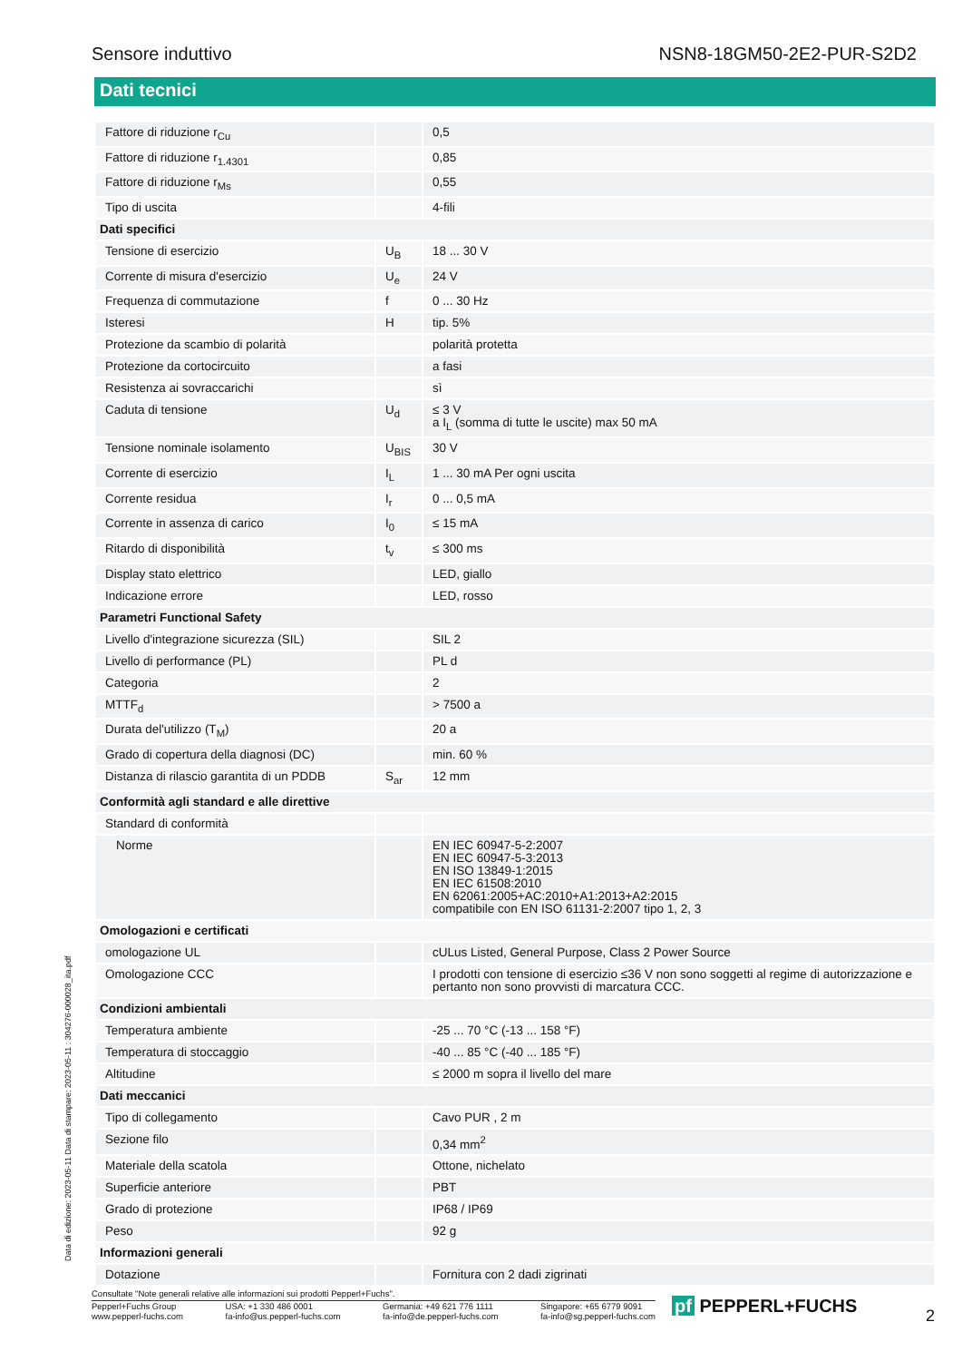Sensore induttivo NSN8-18GM50-2E2-PUR-S2D2
Dati tecnici
| Fattore di riduzione r<sub>Cu</sub> | | 0,5 |
| Fattore di riduzione r<sub>1.4301</sub> | | 0,85 |
| Fattore di riduzione r<sub>Ms</sub> | | 0,55 |
| Tipo di uscita | | 4-fili |
| Dati specifici | | |
| Tensione di esercizio | U<sub>B</sub> | 18 ... 30 V |
| Corrente di misura d'esercizio | U<sub>e</sub> | 24 V |
| Frequenza di commutazione | f | 0 ... 30 Hz |
| Isteresi | H | tip. 5% |
| Protezione da scambio di polarità | | polarità protetta |
| Protezione da cortocircuito | | a fasi |
| Resistenza ai sovraccarichi | | sì |
| Caduta di tensione | U<sub>d</sub> | ≤ 3 V a I<sub>L</sub> (somma di tutte le uscite) max 50 mA |
| Tensione nominale isolamento | U<sub>BIS</sub> | 30 V |
| Corrente di esercizio | I<sub>L</sub> | 1 ... 30 mA Per ogni uscita |
| Corrente residua | I<sub>r</sub> | 0 ... 0,5 mA |
| Corrente in assenza di carico | I<sub>0</sub> | ≤ 15 mA |
| Ritardo di disponibilità | t<sub>v</sub> | ≤ 300 ms |
| Display stato elettrico | | LED, giallo |
| Indicazione errore | | LED, rosso |
| Parametri Functional Safety | | |
| Livello d'integrazione sicurezza (SIL) | | SIL 2 |
| Livello di performance (PL) | | PL d |
| Categoria | | 2 |
| MTTF<sub>d</sub> | | > 7500 a |
| Durata del'utilizzo (T<sub>M</sub>) | | 20 a |
| Grado di copertura della diagnosi (DC) | | min. 60 % |
| Distanza di rilascio garantita di un PDDB | S<sub>ar</sub> | 12 mm |
| Conformità agli standard e alle direttive | | |
| Standard di conformità | | |
| Norme | | EN IEC 60947-5-2:2007 EN IEC 60947-5-3:2013 EN ISO 13849-1:2015 EN IEC 61508:2010 EN 62061:2005+AC:2010+A1:2013+A2:2015 compatibile con EN ISO 61131-2:2007 tipo 1, 2, 3 |
| Omologazioni e certificati | | |
| omologazione UL | | cULus Listed, General Purpose, Class 2 Power Source |
| Omologazione CCC | | I prodotti con tensione di esercizio ≤36 V non sono soggetti al regime di autorizzazione e pertanto non sono provvisti di marcatura CCC. |
| Condizioni ambientali | | |
| Temperatura ambiente | | -25 ... 70 °C (-13 ... 158 °F) |
| Temperatura di stoccaggio | | -40 ... 85 °C (-40 ... 185 °F) |
| Altitudine | | ≤ 2000 m sopra il livello del mare |
| Dati meccanici | | |
| Tipo di collegamento | | Cavo PUR , 2 m |
| Sezione filo | | 0,34 mm<sup>2</sup> |
| Materiale della scatola | | Ottone, nichelato |
| Superficie anteriore | | PBT |
| Grado di protezione | | IP68 / IP69 |
| Peso | | 92 g |
| Informazioni generali | | |
| Dotazione | | Fornitura con 2 dadi zigrinati |
Data di edizione: 2023-05-11 Data di stampare: 2023-05-11 : 304276-000028_ita.pdf
Consultate "Note generali relative alle informazioni sui prodotti Pepperl+Fuchs".
Pepperl+Fuchs Group
www.pepperl-fuchs.com
USA: +1 330 486 0001
fa-info@us.pepperl-fuchs.com
Germania: +49 621 776 1111
fa-info@de.pepperl-fuchs.com
Singapore: +65 6779 9091
fa-info@sg.pepperl-fuchs.com
pf PEPPERL+FUCHS 2